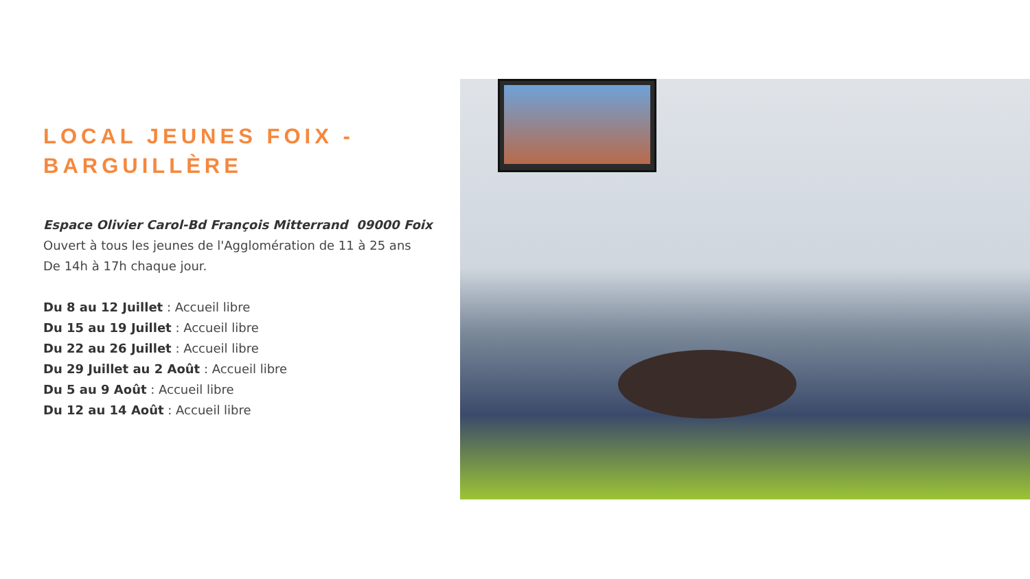LOCAL JEUNES FOIX - BARGUILLÈRE
Espace Olivier Carol-Bd François Mitterrand 09000 Foix
Ouvert à tous les jeunes de l'Agglomération de 11 à 25 ans
De 14h à 17h chaque jour.
Du 8 au 12 Juillet : Accueil libre
Du 15 au 19 Juillet : Accueil libre
Du 22 au 26 Juillet : Accueil libre
Du 29 Juillet au 2 Août : Accueil libre
Du 5 au 9 Août : Accueil libre
Du 12 au 14 Août : Accueil libre